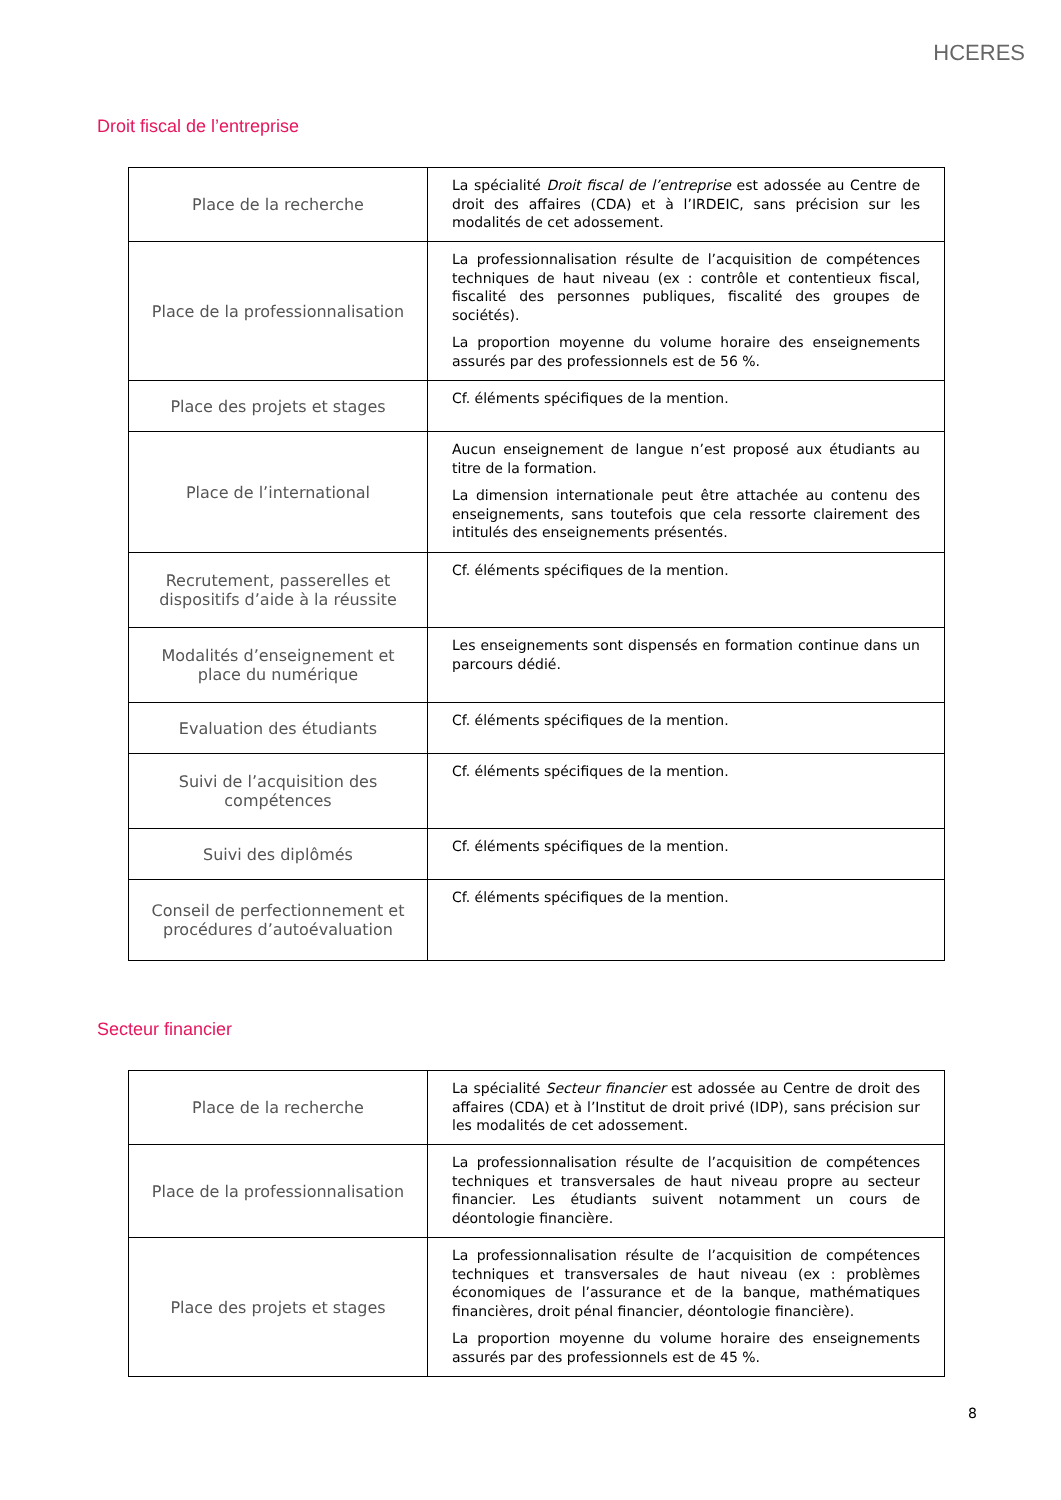HCERES
Droit fiscal de l’entreprise
| Place de la recherche | La spécialité Droit fiscal de l’entreprise est adossée au Centre de droit des affaires (CDA) et à l’IRDEIC, sans précision sur les modalités de cet adossement. |
| Place de la professionnalisation | La professionnalisation résulte de l’acquisition de compétences techniques de haut niveau (ex : contrôle et contentieux fiscal, fiscalité des personnes publiques, fiscalité des groupes de sociétés). La proportion moyenne du volume horaire des enseignements assurés par des professionnels est de 56 %. |
| Place des projets et stages | Cf. éléments spécifiques de la mention. |
| Place de l’international | Aucun enseignement de langue n’est proposé aux étudiants au titre de la formation. La dimension internationale peut être attachée au contenu des enseignements, sans toutefois que cela ressorte clairement des intitulés des enseignements présentés. |
| Recrutement, passerelles et dispositifs d’aide à la réussite | Cf. éléments spécifiques de la mention. |
| Modalités d’enseignement et place du numérique | Les enseignements sont dispensés en formation continue dans un parcours dédié. |
| Evaluation des étudiants | Cf. éléments spécifiques de la mention. |
| Suivi de l’acquisition des compétences | Cf. éléments spécifiques de la mention. |
| Suivi des diplômés | Cf. éléments spécifiques de la mention. |
| Conseil de perfectionnement et procédures d’autoévaluation | Cf. éléments spécifiques de la mention. |
Secteur financier
| Place de la recherche | La spécialité Secteur financier est adossée au Centre de droit des affaires (CDA) et à l’Institut de droit privé (IDP), sans précision sur les modalités de cet adossement. |
| Place de la professionnalisation | La professionnalisation résulte de l’acquisition de compétences techniques et transversales de haut niveau propre au secteur financier. Les étudiants suivent notamment un cours de déontologie financière. |
| Place des projets et stages | La professionnalisation résulte de l’acquisition de compétences techniques et transversales de haut niveau (ex : problèmes économiques de l’assurance et de la banque, mathématiques financières, droit pénal financier, déontologie financière). La proportion moyenne du volume horaire des enseignements assurés par des professionnels est de 45 %. |
8